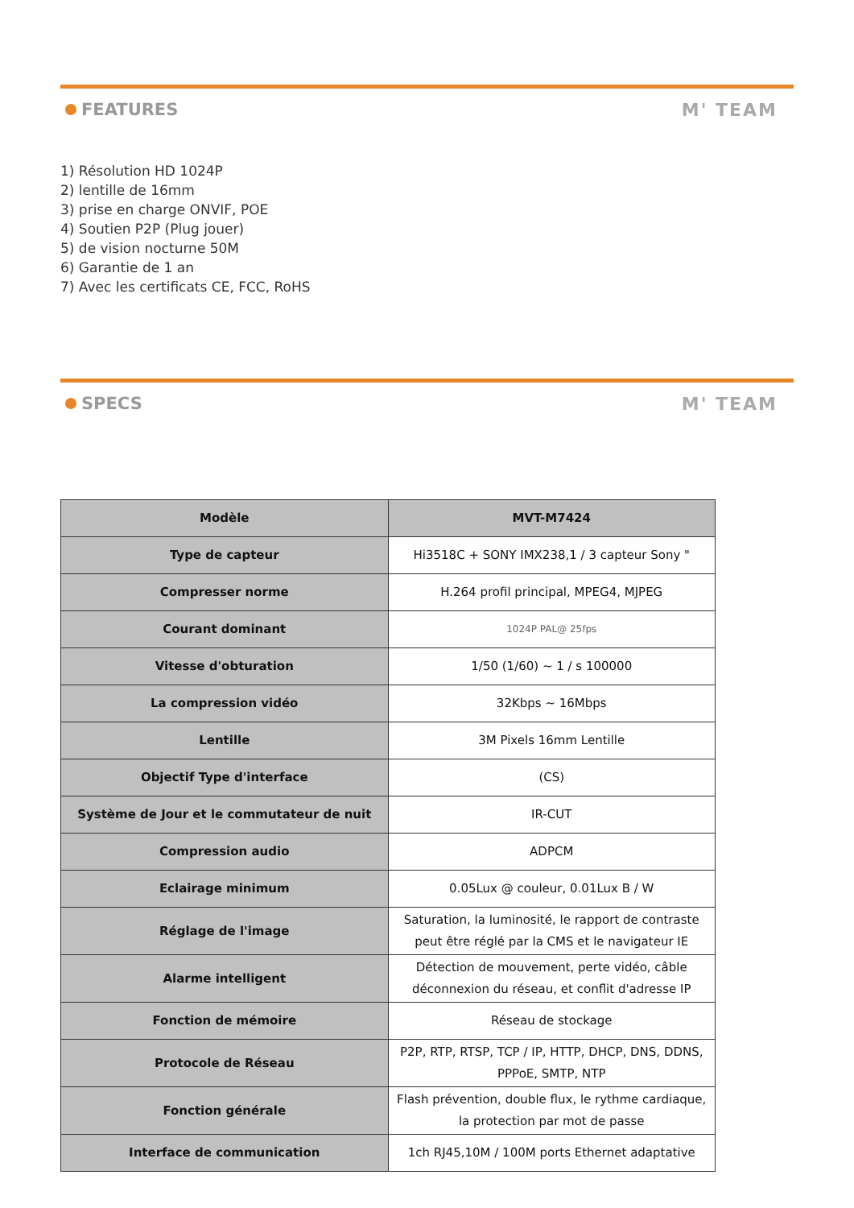FEATURES M' TEAM
1) Résolution HD 1024P
2) lentille de 16mm
3) prise en charge ONVIF, POE
4) Soutien P2P (Plug jouer)
5) de vision nocturne 50M
6) Garantie de 1 an
7) Avec les certificats CE, FCC, RoHS
SPECS M' TEAM
| Modèle | MVT-M7424 |
| --- | --- |
| Type de capteur | Hi3518C + SONY IMX238,1 / 3 capteur Sony " |
| Compresser norme | H.264 profil principal, MPEG4, MJPEG |
| Courant dominant | 1024P PAL@ 25fps |
| Vitesse d'obturation | 1/50 (1/60) ~ 1 / s 100000 |
| La compression vidéo | 32Kbps ~ 16Mbps |
| Lentille | 3M Pixels 16mm Lentille |
| Objectif Type d'interface | (CS) |
| Système de Jour et le commutateur de nuit | IR-CUT |
| Compression audio | ADPCM |
| Eclairage minimum | 0.05Lux @ couleur, 0.01Lux B / W |
| Réglage de l'image | Saturation, la luminosité, le rapport de contraste peut être réglé par la CMS et le navigateur IE |
| Alarme intelligent | Détection de mouvement, perte vidéo, câble déconnexion du réseau, et conflit d'adresse IP |
| Fonction de mémoire | Réseau de stockage |
| Protocole de Réseau | P2P, RTP, RTSP, TCP / IP, HTTP, DHCP, DNS, DDNS, PPPoE, SMTP, NTP |
| Fonction générale | Flash prévention, double flux, le rythme cardiaque, la protection par mot de passe |
| Interface de communication | 1ch RJ45,10M / 100M ports Ethernet adaptative |